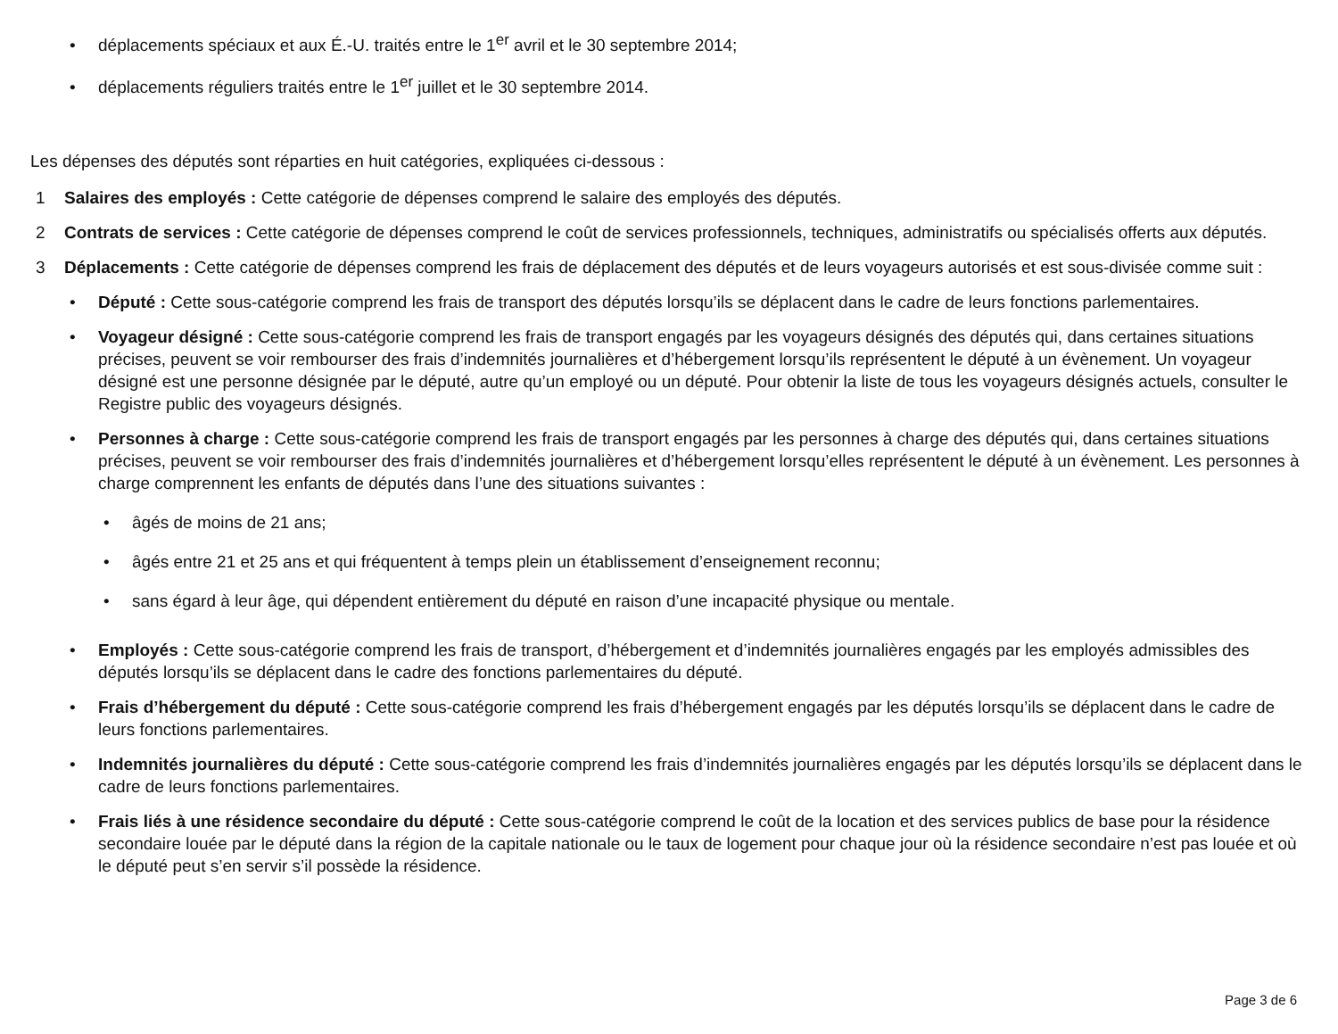• déplacements spéciaux et aux É.-U. traités entre le 1<sup>er</sup> avril et le 30 septembre 2014;
• déplacements réguliers traités entre le 1<sup>er</sup> juillet et le 30 septembre 2014.
Les dépenses des députés sont réparties en huit catégories, expliquées ci-dessous :
1 Salaires des employés : Cette catégorie de dépenses comprend le salaire des employés des députés.
2 Contrats de services : Cette catégorie de dépenses comprend le coût de services professionnels, techniques, administratifs ou spécialisés offerts aux députés.
3 Déplacements : Cette catégorie de dépenses comprend les frais de déplacement des députés et de leurs voyageurs autorisés et est sous-divisée comme suit :
• Député : Cette sous-catégorie comprend les frais de transport des députés lorsqu’ils se déplacent dans le cadre de leurs fonctions parlementaires.
• Voyageur désigné : Cette sous-catégorie comprend les frais de transport engagés par les voyageurs désignés des députés qui, dans certaines situations précises, peuvent se voir rembourser des frais d’indemnités journalières et d’hébergement lorsqu’ils représentent le député à un évènement. Un voyageur désigné est une personne désignée par le député, autre qu’un employé ou un député. Pour obtenir la liste de tous les voyageurs désignés actuels, consulter le Registre public des voyageurs désignés.
• Personnes à charge : Cette sous-catégorie comprend les frais de transport engagés par les personnes à charge des députés qui, dans certaines situations précises, peuvent se voir rembourser des frais d’indemnités journalières et d’hébergement lorsqu’elles représentent le député à un évènement. Les personnes à charge comprennent les enfants de députés dans l’une des situations suivantes :
• âgés de moins de 21 ans;
• âgés entre 21 et 25 ans et qui fréquentent à temps plein un établissement d’enseignement reconnu;
• sans égard à leur âge, qui dépendent entièrement du député en raison d’une incapacité physique ou mentale.
• Employés : Cette sous-catégorie comprend les frais de transport, d’hébergement et d’indemnités journalières engagés par les employés admissibles des députés lorsqu’ils se déplacent dans le cadre des fonctions parlementaires du député.
• Frais d’hébergement du député : Cette sous-catégorie comprend les frais d’hébergement engagés par les députés lorsqu’ils se déplacent dans le cadre de leurs fonctions parlementaires.
• Indemnités journalières du député : Cette sous-catégorie comprend les frais d’indemnités journalières engagés par les députés lorsqu’ils se déplacent dans le cadre de leurs fonctions parlementaires.
• Frais liés à une résidence secondaire du député : Cette sous-catégorie comprend le coût de la location et des services publics de base pour la résidence secondaire louée par le député dans la région de la capitale nationale ou le taux de logement pour chaque jour où la résidence secondaire n’est pas louée et où le député peut s’en servir s’il possède la résidence.
Page 3 de 6